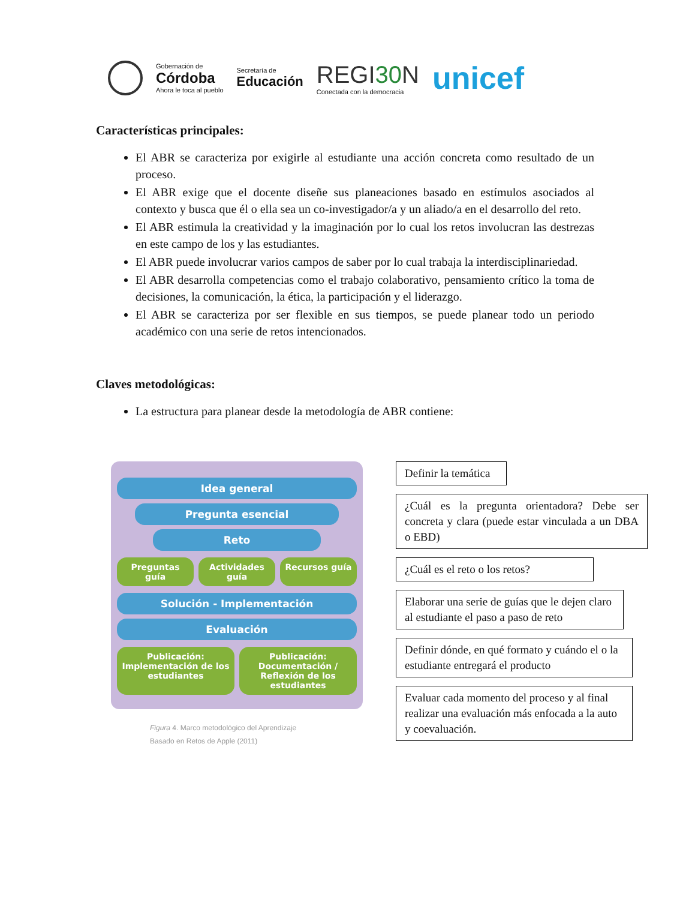Gobernación de
Córdoba
Ahora le toca al pueblo
Secretaría de
Educación
REGI30 N
Conectada con la democracia
unicef
Características principales:
El ABR se caracteriza por exigirle al estudiante una acción concreta como resultado de un proceso.
El ABR exige que el docente diseñe sus planeaciones basado en estímulos asociados al contexto y busca que él o ella sea un co-investigador/a y un aliado/a en el desarrollo del reto.
El ABR estimula la creatividad y la imaginación por lo cual los retos involucran las destrezas en este campo de los y las estudiantes.
El ABR puede involucrar varios campos de saber por lo cual trabaja la interdisciplinariedad.
El ABR desarrolla competencias como el trabajo colaborativo, pensamiento crítico la toma de decisiones, la comunicación, la ética, la participación y el liderazgo.
El ABR se caracteriza por ser flexible en sus tiempos, se puede planear todo un periodo académico con una serie de retos intencionados.
Claves metodológicas:
La estructura para planear desde la metodología de ABR contiene:
Idea general
Pregunta esencial
Reto
Preguntas guía Actividades guía Recursos guía
Solución - Implementación
Evaluación
Publicación: Implementación de los estudiantes
Publicación: Documentación / Reflexión de los estudiantes
Figura 4. Marco metodológico del Aprendizaje
Basado en Retos de Apple (2011)
Definir la temática
¿Cuál es la pregunta orientadora? Debe ser concreta y clara (puede estar vinculada a un DBA o EBD)
¿Cuál es el reto o los retos?
Elaborar una serie de guías que le dejen claro al estudiante el paso a paso de reto
Definir dónde, en qué formato y cuándo el o la estudiante entregará el producto
Evaluar cada momento del proceso y al final realizar una evaluación más enfocada a la auto y coevaluación.